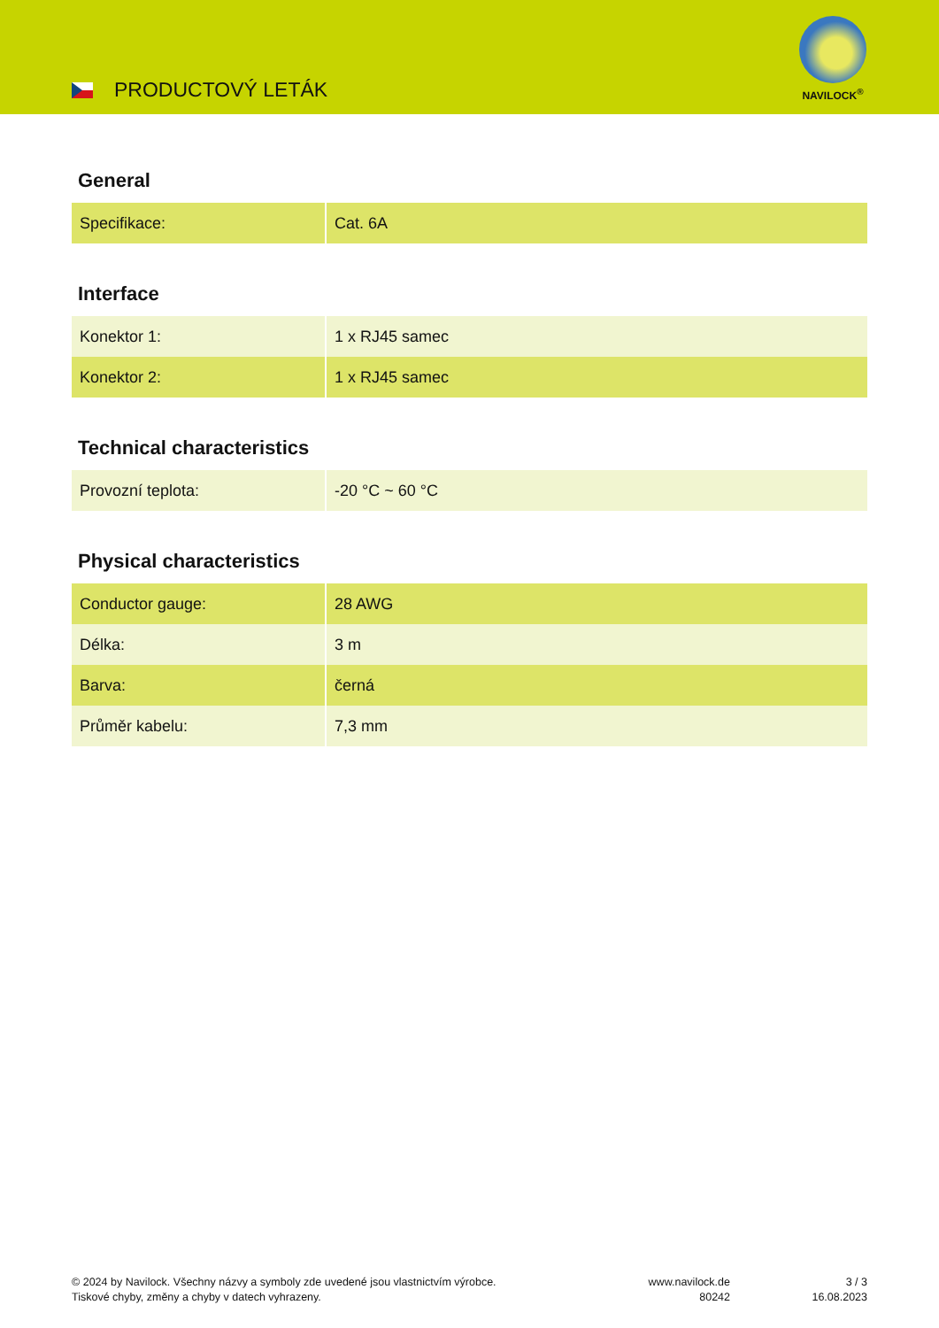PRODUCTOVÝ LETÁK
NAVILOCK<sup>®</sup>
General
| Specifikace: | Cat. 6A |
Interface
| Konektor 1: | 1 x RJ45 samec |
| Konektor 2: | 1 x RJ45 samec |
Technical characteristics
| Provozní teplota: | -20 °C ~ 60 °C |
Physical characteristics
| Conductor gauge: | 28 AWG |
| Délka: | 3 m |
| Barva: | černá |
| Průměr kabelu: | 7,3 mm |
© 2024 by Navilock. Všechny názvy a symboly zde uvedené jsou vlastnictvím výrobce.
Tiskové chyby, změny a chyby v datech vyhrazeny.
www.navilock.de
80242
3 / 3
16.08.2023